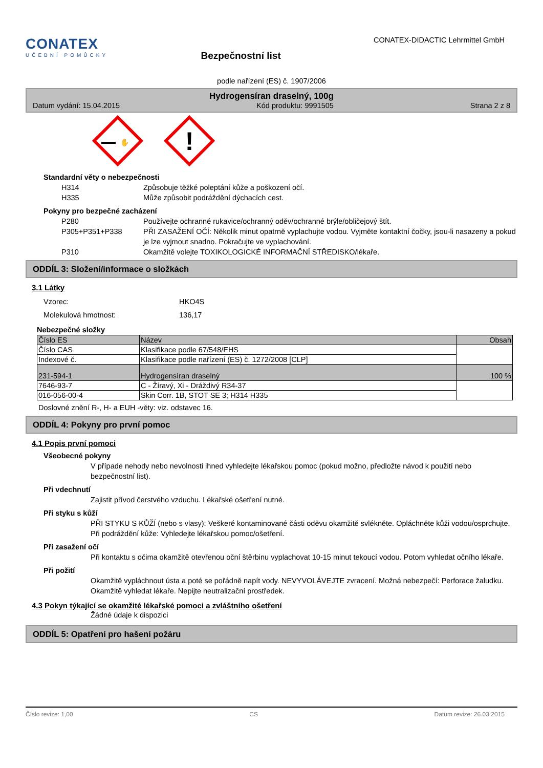CONATEX
UČEBNÍ POMŮCKY
Bezpečnostní list
CONATEX-DIDACTIC Lehrmittel GmbH
podle nařízení (ES) č. 1907/2006
Hydrogensíran draselný, 100g
Datum vydání: 15.04.2015 Kód produktu: 9991505 Strana 2 z 8
✋
!
Standardní věty o nebezpečnosti
H314 Způsobuje těžké poleptání kůže a poškození očí. H335 Může způsobit podráždění dýchacích cest.
Pokyny pro bezpečné zacházení
P280 Používejte ochranné rukavice/ochranný oděv/ochranné brýle/obličejový štít. P305+P351+P338 PŘI ZASAŽENÍ OČÍ: Několik minut opatrně vyplachujte vodou. Vyjměte kontaktní čočky, jsou-li nasazeny a pokud je lze vyjmout snadno. Pokračujte ve vyplachování. P310 Okamžitě volejte TOXIKOLOGICKÉ INFORMAČNÍ STŘEDISKO/lékaře.
ODDÍL 3: Složení/informace o složkách
3.1 Látky
Vzorec: HKO4S Molekulová hmotnost: 136,17
Nebezpečné složky
| Číslo ES | Název | Obsah |
| --- | --- | --- |
| Číslo CAS | Klasifikace podle 67/548/EHS | |
| Indexové č. | Klasifikace podle nařízení (ES) č. 1272/2008 [CLP] | |
| 231-594-1 | Hydrogensíran draselný | 100 % |
| 7646-93-7 | C - Žíravý, Xi - Dráždivý R34-37 | |
| 016-056-00-4 | Skin Corr. 1B, STOT SE 3; H314 H335 | |
Doslovné znění R-, H- a EUH -věty: viz. odstavec 16.
ODDÍL 4: Pokyny pro první pomoc
4.1 Popis první pomoci
Všeobecné pokyny
V případe nehody nebo nevolnosti ihned vyhledejte lékařskou pomoc (pokud možno, předložte návod k použití nebo bezpečnostní list).
Při vdechnutí
Zajistit přívod čerstvého vzduchu. Lékařské ošetření nutné.
Při styku s kůží
PŘI STYKU S KŮŽÍ (nebo s vlasy): Veškeré kontaminované části oděvu okamžitě svlékněte. Opláchněte kůži vodou/osprchujte. Při podráždění kůže: Vyhledejte lékařskou pomoc/ošetření.
Při zasažení očí
Při kontaktu s očima okamžitě otevřenou oční štěrbinu vyplachovat 10-15 minut tekoucí vodou. Potom vyhledat očního lékaře.
Při požití
Okamžitě vypláchnout ústa a poté se pořádně napít vody. NEVYVOLÁVEJTE zvracení. Možná nebezpečí: Perforace žaludku. Okamžitě vyhledat lékaře. Nepijte neutralizační prostředek.
4.3 Pokyn týkající se okamžité lékařské pomoci a zvláštního ošetření
Žádné údaje k dispozici
ODDÍL 5: Opatření pro hašení požáru
Číslo revize: 1,00 CS Datum revize: 26.03.2015